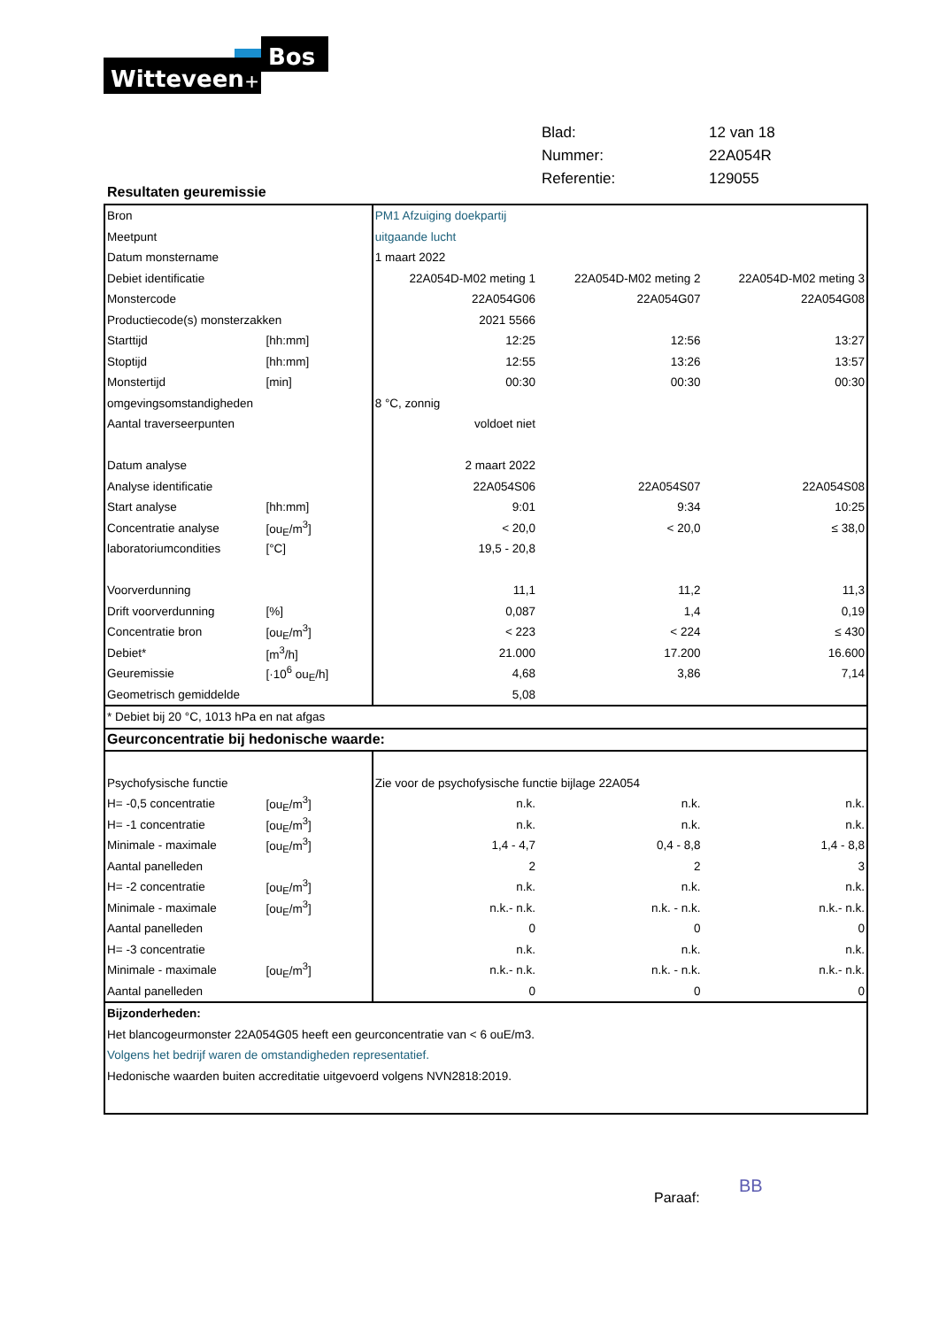Witteveen
Bos
+
| Blad: | 12 van 18 |
| Nummer: | 22A054R |
| Referentie: | 129055 |
Resultaten geuremissie
| Bron | | PM1 Afzuiging doekpartij | | |
| Meetpunt | | uitgaande lucht | | |
| Datum monstername | | 1 maart 2022 | | |
| Debiet identificatie | | 22A054D-M02 meting 1 | 22A054D-M02 meting 2 | 22A054D-M02 meting 3 |
| Monstercode | | 22A054G06 | 22A054G07 | 22A054G08 |
| Productiecode(s) monsterzakken | | 2021 5566 | | |
| Starttijd | [hh:mm] | 12:25 | 12:56 | 13:27 |
| Stoptijd | [hh:mm] | 12:55 | 13:26 | 13:57 |
| Monstertijd | [min] | 00:30 | 00:30 | 00:30 |
| omgevingsomstandigheden | | 8 °C, zonnig | | |
| Aantal traverseerpunten | | voldoet niet | | |
| Datum analyse | | 2 maart 2022 | | |
| Analyse identificatie | | 22A054S06 | 22A054S07 | 22A054S08 |
| Start analyse | [hh:mm] | 9:01 | 9:34 | 10:25 |
| Concentratie analyse | [ou<sub>E</sub>/m<sup>3</sup>] | < 20,0 | < 20,0 | ≤ 38,0 |
| laboratoriumcondities | [°C] | 19,5 - 20,8 | | |
| Voorverdunning | | 11,1 | 11,2 | 11,3 |
| Drift voorverdunning | [%] | 0,087 | 1,4 | 0,19 |
| Concentratie bron | [ou<sub>E</sub>/m<sup>3</sup>] | < 223 | < 224 | ≤ 430 |
| Debiet* | [m<sup>3</sup>/h] | 21.000 | 17.200 | 16.600 |
| Geuremissie | [·10<sup>6</sup> ou<sub>E</sub>/h] | 4,68 | 3,86 | 7,14 |
| Geometrisch gemiddelde | | 5,08 | | |
| * Debiet bij 20 °C, 1013 hPa en nat afgas | | | | |
| Geurconcentratie bij hedonische waarde: | | | | |
| Psychofysische functie | | Zie voor de psychofysische functie bijlage 22A054 | | |
| H= -0,5 concentratie | [ou<sub>E</sub>/m<sup>3</sup>] | n.k. | n.k. | n.k. |
| H= -1 concentratie | [ou<sub>E</sub>/m<sup>3</sup>] | n.k. | n.k. | n.k. |
| Minimale - maximale | [ou<sub>E</sub>/m<sup>3</sup>] | 1,4 - 4,7 | 0,4 - 8,8 | 1,4 - 8,8 |
| Aantal panelleden | | 2 | 2 | 3 |
| H= -2 concentratie | [ou<sub>E</sub>/m<sup>3</sup>] | n.k. | n.k. | n.k. |
| Minimale - maximale | [ou<sub>E</sub>/m<sup>3</sup>] | n.k.- n.k. | n.k. - n.k. | n.k.- n.k. |
| Aantal panelleden | | 0 | 0 | 0 |
| H= -3 concentratie | | n.k. | n.k. | n.k. |
| Minimale - maximale | [ou<sub>E</sub>/m<sup>3</sup>] | n.k.- n.k. | n.k. - n.k. | n.k.- n.k. |
| Aantal panelleden | | 0 | 0 | 0 |
| Bijzonderheden: | | | | |
| Het blancogeurmonster 22A054G05 heeft een geurconcentratie van < 6 ouE/m3. | | | | |
| Volgens het bedrijf waren de omstandigheden representatief. | | | | |
| Hedonische waarden buiten accreditatie uitgevoerd volgens NVN2818:2019. | | | | |
Paraaf: BB